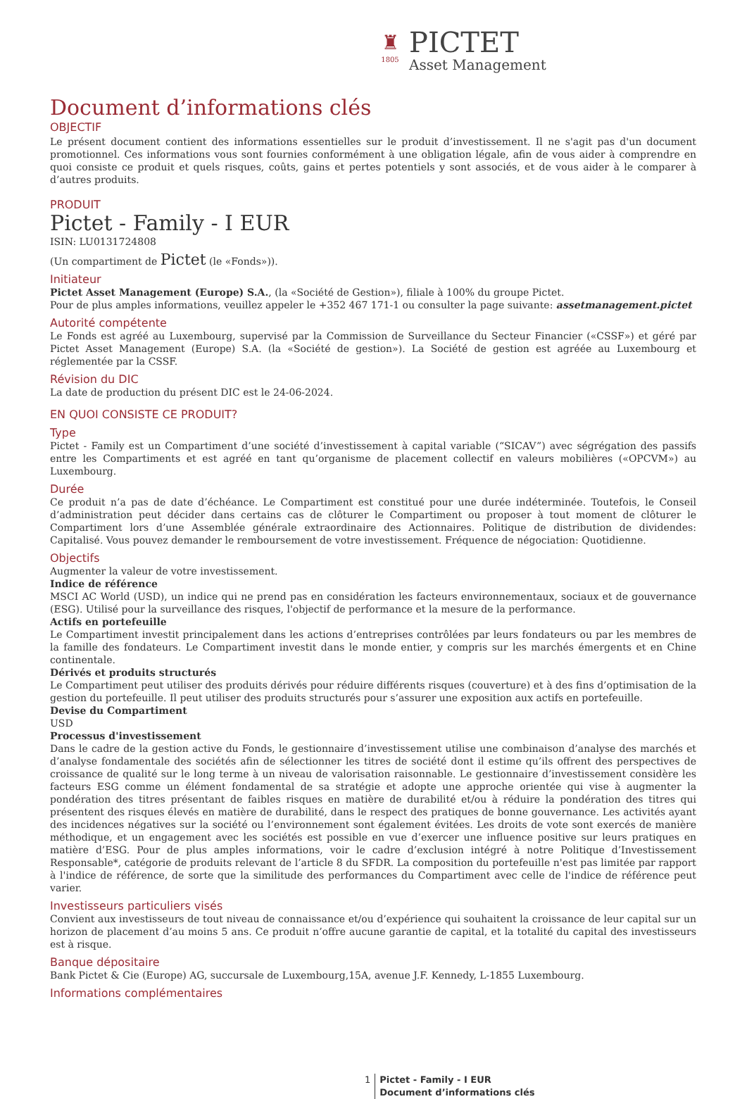♜
1805
PICTET
Asset Management
Document d’informations clés
OBJECTIF
Le présent document contient des informations essentielles sur le produit d’investissement. Il ne s'agit pas d'un document promotionnel. Ces informations vous sont fournies conformément à une obligation légale, afin de vous aider à comprendre en quoi consiste ce produit et quels risques, coûts, gains et pertes potentiels y sont associés, et de vous aider à le comparer à d’autres produits.
PRODUIT
Pictet - Family - I EUR
ISIN: LU0131724808
(Un compartiment de Pictet (le «Fonds»)).
Initiateur
Pictet Asset Management (Europe) S.A., (la «Société de Gestion»), filiale à 100% du groupe Pictet.
Pour de plus amples informations, veuillez appeler le +352 467 171-1 ou consulter la page suivante: assetmanagement.pictet
Autorité compétente
Le Fonds est agréé au Luxembourg, supervisé par la Commission de Surveillance du Secteur Financier («CSSF») et géré par Pictet Asset Management (Europe) S.A. (la «Société de gestion»). La Société de gestion est agréée au Luxembourg et réglementée par la CSSF.
Révision du DIC
La date de production du présent DIC est le 24-06-2024.
EN QUOI CONSISTE CE PRODUIT?
Type
Pictet - Family est un Compartiment d’une société d’investissement à capital variable (“SICAV”) avec ségrégation des passifs entre les Compartiments et est agréé en tant qu’organisme de placement collectif en valeurs mobilières («OPCVM») au Luxembourg.
Durée
Ce produit n’a pas de date d’échéance. Le Compartiment est constitué pour une durée indéterminée. Toutefois, le Conseil d’administration peut décider dans certains cas de clôturer le Compartiment ou proposer à tout moment de clôturer le Compartiment lors d’une Assemblée générale extraordinaire des Actionnaires. Politique de distribution de dividendes: Capitalisé. Vous pouvez demander le remboursement de votre investissement. Fréquence de négociation: Quotidienne.
Objectifs
Augmenter la valeur de votre investissement.
Indice de référence
MSCI AC World (USD), un indice qui ne prend pas en considération les facteurs environnementaux, sociaux et de gouvernance (ESG). Utilisé pour la surveillance des risques, l'objectif de performance et la mesure de la performance.
Actifs en portefeuille
Le Compartiment investit principalement dans les actions d’entreprises contrôlées par leurs fondateurs ou par les membres de la famille des fondateurs. Le Compartiment investit dans le monde entier, y compris sur les marchés émergents et en Chine continentale.
Dérivés et produits structurés
Le Compartiment peut utiliser des produits dérivés pour réduire différents risques (couverture) et à des fins d’optimisation de la gestion du portefeuille. Il peut utiliser des produits structurés pour s’assurer une exposition aux actifs en portefeuille.
Devise du Compartiment
USD
Processus d'investissement
Dans le cadre de la gestion active du Fonds, le gestionnaire d’investissement utilise une combinaison d’analyse des marchés et d’analyse fondamentale des sociétés afin de sélectionner les titres de société dont il estime qu’ils offrent des perspectives de croissance de qualité sur le long terme à un niveau de valorisation raisonnable. Le gestionnaire d’investissement considère les facteurs ESG comme un élément fondamental de sa stratégie et adopte une approche orientée qui vise à augmenter la pondération des titres présentant de faibles risques en matière de durabilité et/ou à réduire la pondération des titres qui présentent des risques élevés en matière de durabilité, dans le respect des pratiques de bonne gouvernance. Les activités ayant des incidences négatives sur la société ou l’environnement sont également évitées. Les droits de vote sont exercés de manière méthodique, et un engagement avec les sociétés est possible en vue d’exercer une influence positive sur leurs pratiques en matière d’ESG. Pour de plus amples informations, voir le cadre d’exclusion intégré à notre Politique d’Investissement Responsable*, catégorie de produits relevant de l’article 8 du SFDR. La composition du portefeuille n'est pas limitée par rapport à l'indice de référence, de sorte que la similitude des performances du Compartiment avec celle de l'indice de référence peut varier.
Investisseurs particuliers visés
Convient aux investisseurs de tout niveau de connaissance et/ou d’expérience qui souhaitent la croissance de leur capital sur un horizon de placement d’au moins 5 ans. Ce produit n’offre aucune garantie de capital, et la totalité du capital des investisseurs est à risque.
Banque dépositaire
Bank Pictet & Cie (Europe) AG, succursale de Luxembourg,15A, avenue J.F. Kennedy, L-1855 Luxembourg.
Informations complémentaires
1 Pictet - Family - I EUR
Document d’informations clés